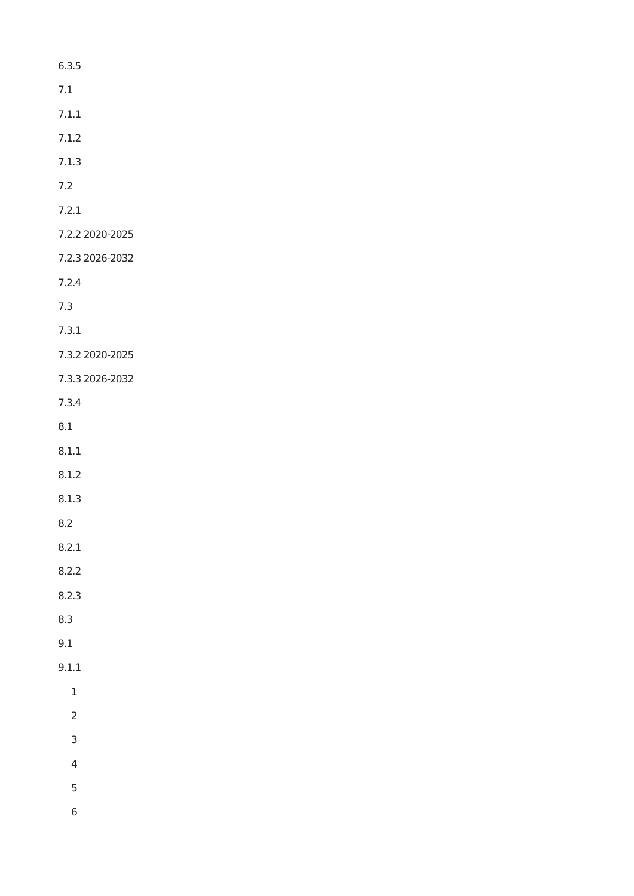6.3.5
7.1
7.1.1
7.1.2
7.1.3
7.2
7.2.1
7.2.2 2020-2025
7.2.3 2026-2032
7.2.4
7.3
7.3.1
7.3.2 2020-2025
7.3.3 2026-2032
7.3.4
8.1
8.1.1
8.1.2
8.1.3
8.2
8.2.1
8.2.2
8.2.3
8.3
9.1
9.1.1
1
2
3
4
5
6